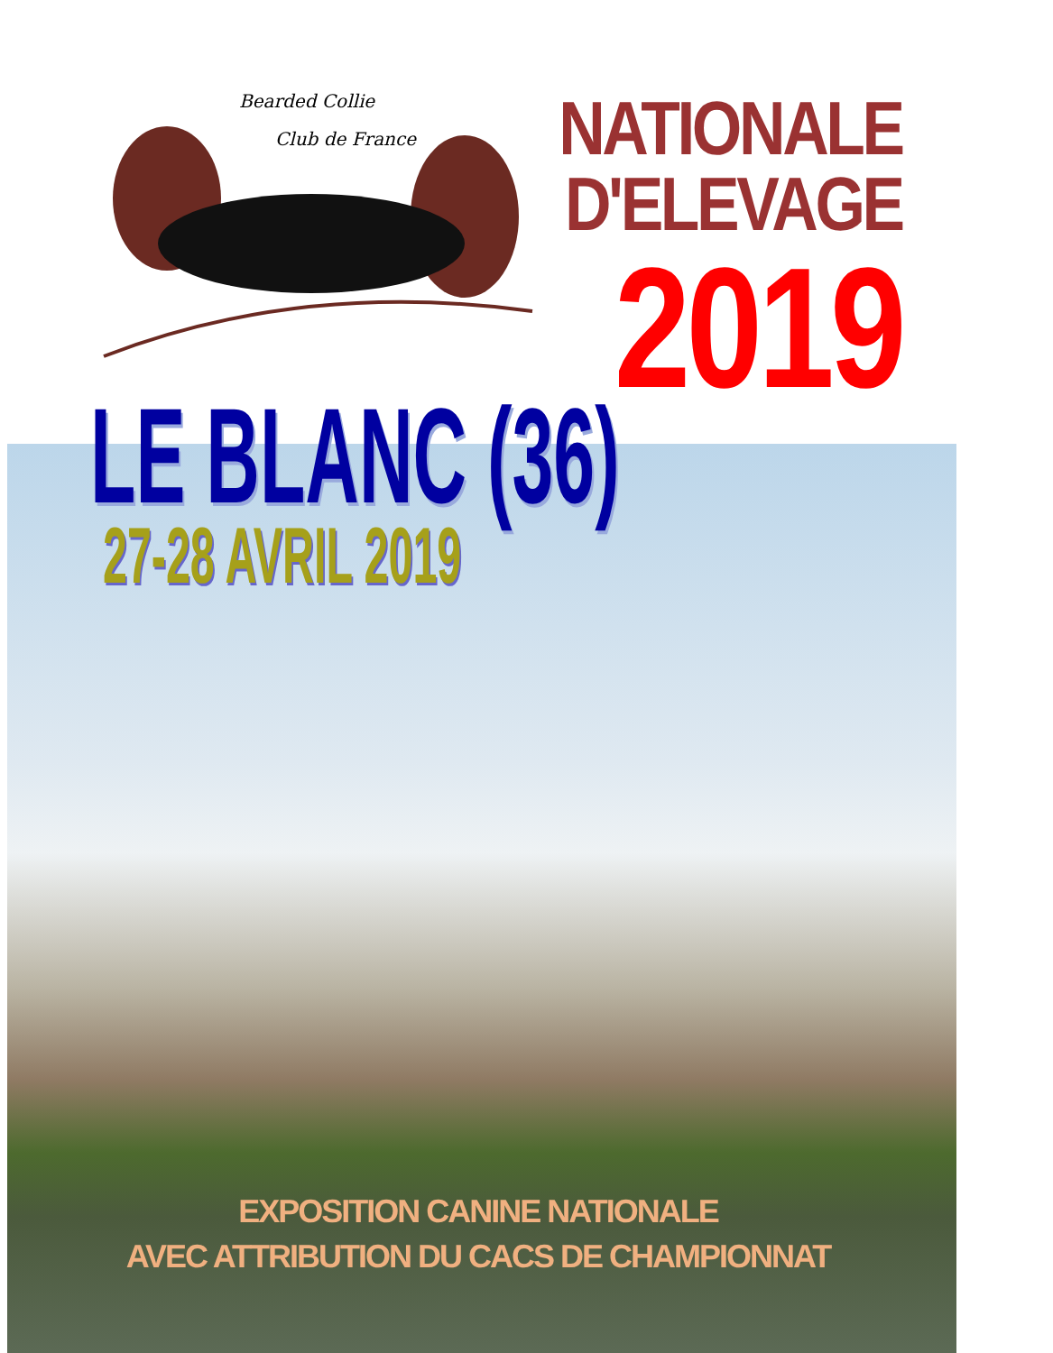Bearded Collie
Club de France
NATIONALE
D'ELEVAGE
2019
LE BLANC (36)
27-28 AVRIL 2019
EXPOSITION CANINE NATIONALE
AVEC ATTRIBUTION DU CACS DE CHAMPIONNAT